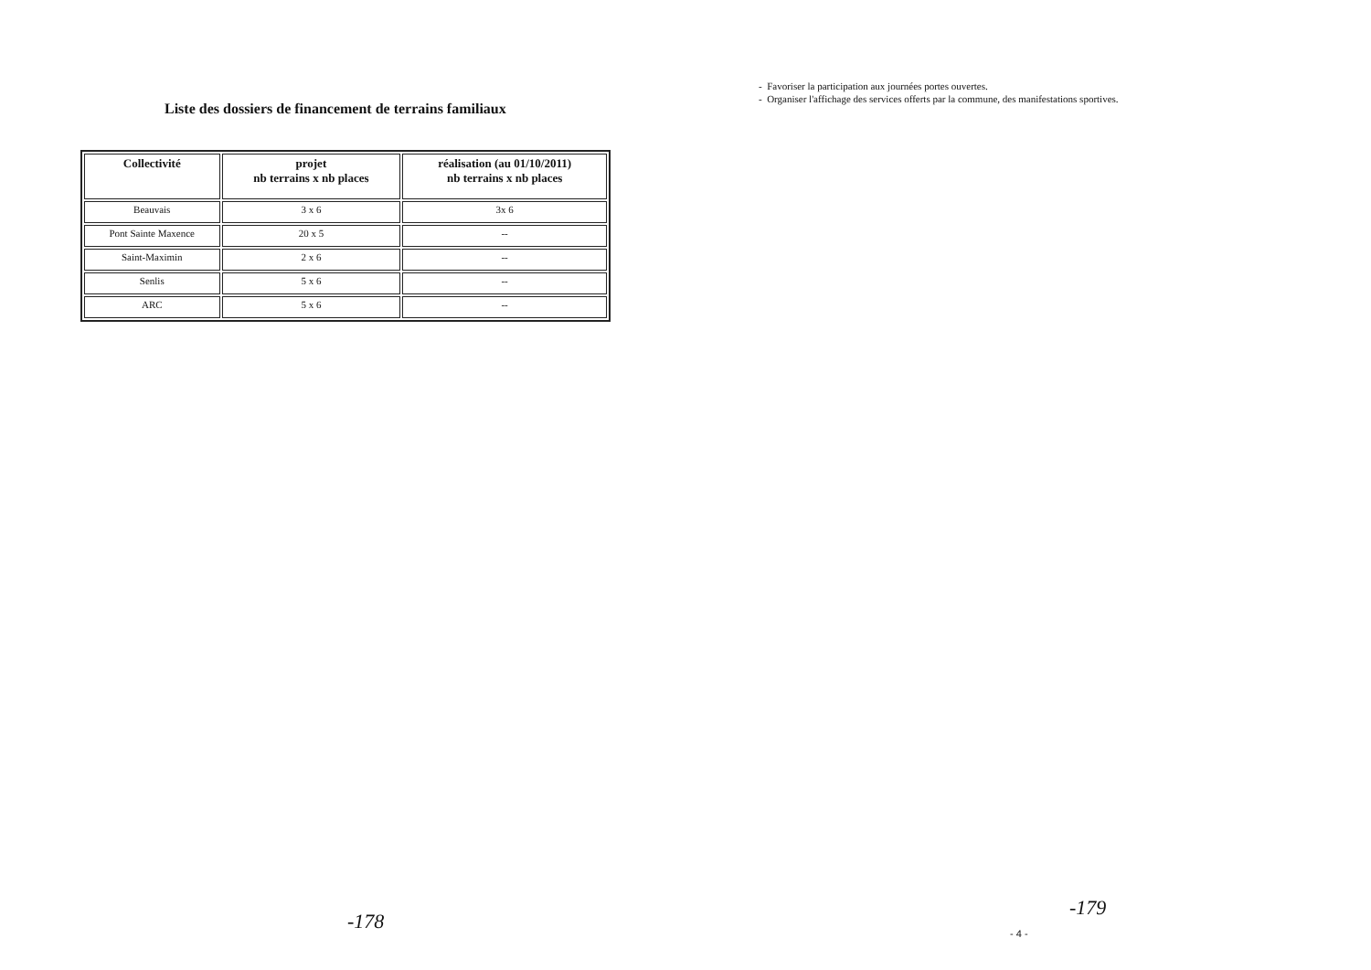Liste des dossiers de financement de terrains familiaux
| Collectivité | projet nb terrains x nb places | réalisation (au 01/10/2011) nb terrains x nb places |
| --- | --- | --- |
| Beauvais | 3 x 6 | 3x 6 |
| Pont Sainte Maxence | 20 x 5 | -- |
| Saint-Maximin | 2 x 6 | -- |
| Senlis | 5 x 6 | -- |
| ARC | 5 x 6 | -- |
-178
- Favoriser la participation aux journées portes ouvertes.
- Organiser l'affichage des services offerts par la commune, des manifestations sportives.
- 4 -
-179